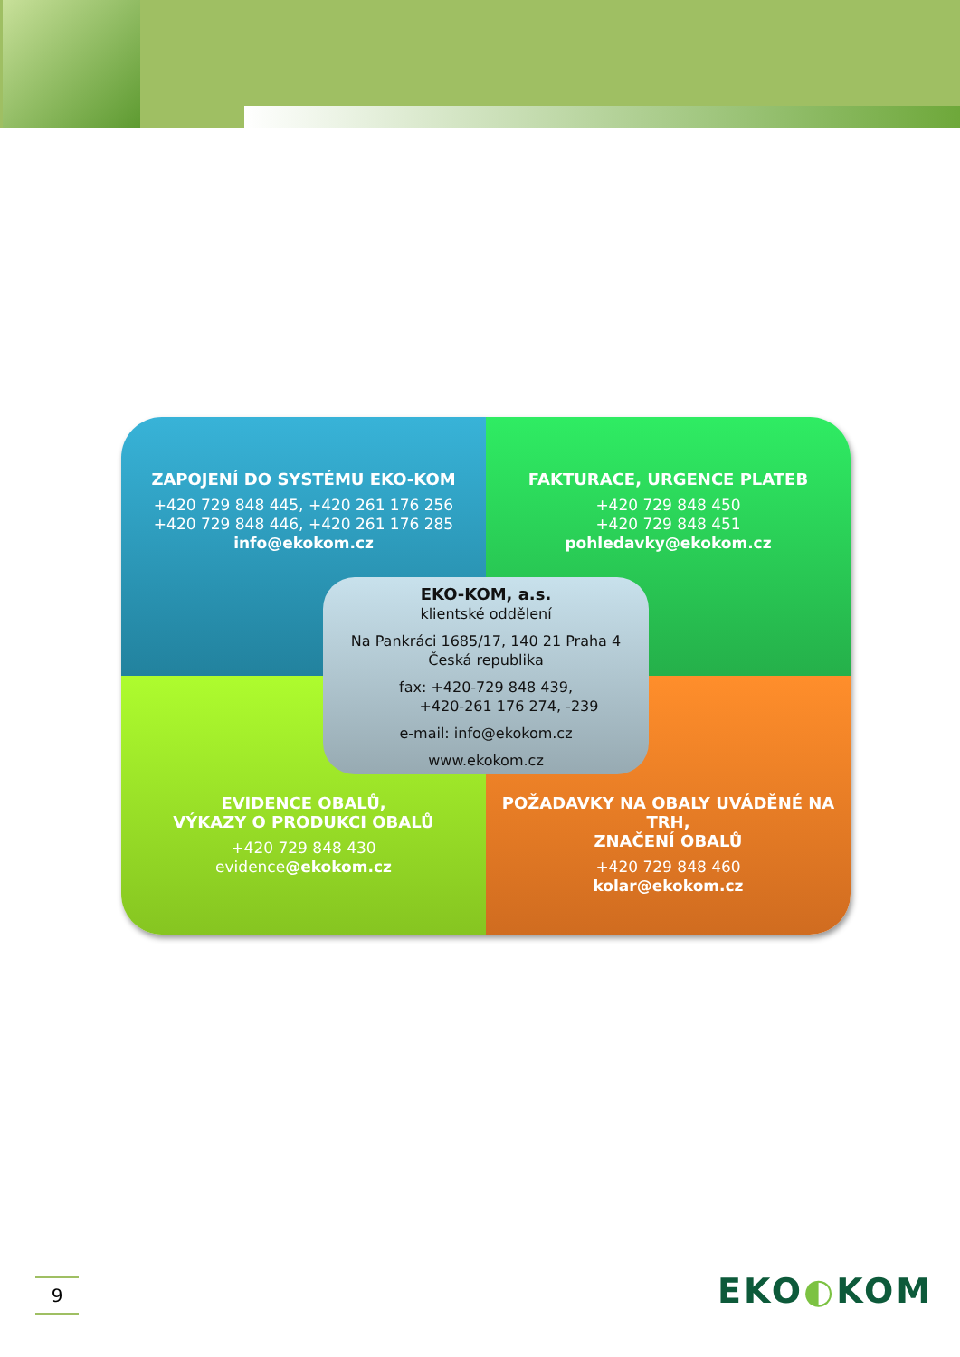ZAPOJENÍ DO SYSTÉMU EKO-KOM
+420 729 848 445, +420 261 176 256
+420 729 848 446, +420 261 176 285
info@ekokom.cz
FAKTURACE, URGENCE PLATEB
+420 729 848 450
+420 729 848 451
pohledavky@ekokom.cz
EVIDENCE OBALŮ,
VÝKAZY O PRODUKCI OBALŮ
+420 729 848 430
evidence@ekokom.cz
POŽADAVKY NA OBALY UVÁDĚNÉ NA TRH,
ZNAČENÍ OBALŮ
+420 729 848 460
kolar@ekokom.cz
EKO-KOM, a.s.
klientské oddělení
Na Pankráci 1685/17, 140 21 Praha 4
Česká republika
fax: +420-729 848 439,
+420-261 176 274, -239
e-mail: info@ekokom.cz
www.ekokom.cz
9 EKO◐KOM